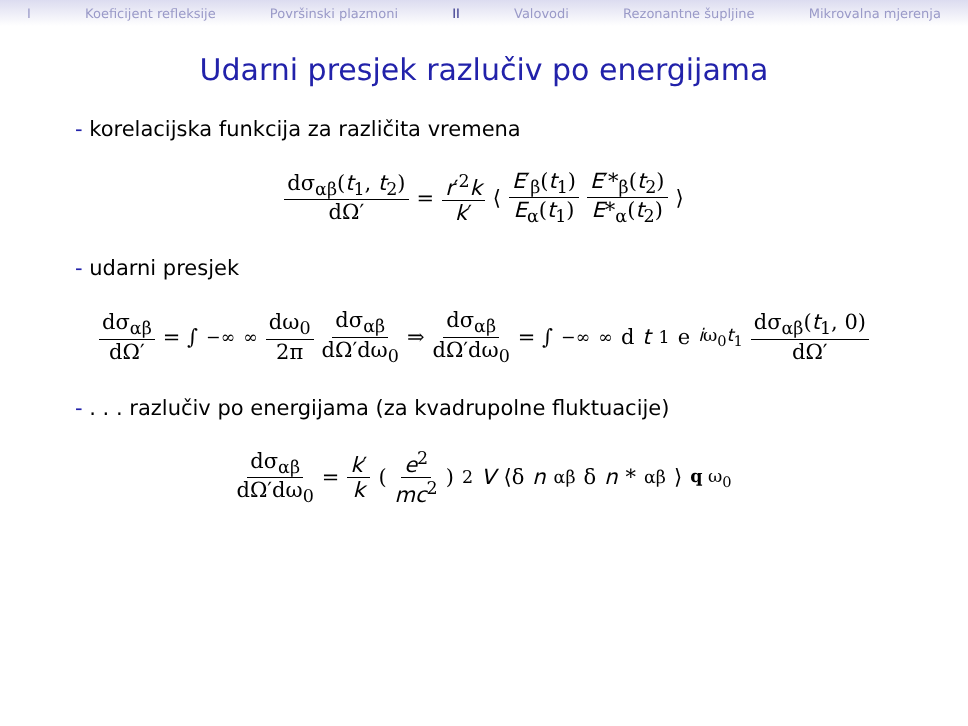I Koeficijent refleksije Površinski plazmoni II Valovodi Rezonantne šupljine Mikrovalna mjerenja
Udarni presjek razlučiv po energijama
- korelacijska funkcija za različita vremena
dσ<sub>αβ</sub>(t<sub>1</sub>, t<sub>2</sub>) dΩ′ = r′<sup>2</sup>k k′ ⟨ E′<sub>β</sub>(t<sub>1</sub>) E<sub>α</sub>(t<sub>1</sub>) E′*<sub>β</sub>(t<sub>2</sub>) E*<sub>α</sub>(t<sub>2</sub>) ⟩
- udarni presjek
dσ<sub>αβ</sub> dΩ′ = ∫<sub>−∞</sub><sup>∞</sup> dω<sub>0</sub> 2π dσ<sub>αβ</sub> dΩ′dω<sub>0</sub> ⇒ dσ<sub>αβ</sub> dΩ′dω<sub>0</sub> = ∫<sub>−∞</sub><sup>∞</sup> d t<sub>1</sub> e<sup>iω<sub>0</sub>t<sub>1</sub></sup> dσ<sub>αβ</sub>(t<sub>1</sub>, 0) dΩ′
- . . . razlučiv po energijama (za kvadrupolne fluktuacije)
dσ<sub>αβ</sub> dΩ′dω<sub>0</sub> = k′ k ( e<sup>2</sup> mc<sup>2</sup> )<sup>2</sup> V ⟨δ n<sub>αβ</sub>δ n *<sub>αβ</sub>⟩<sub>q ω<sub>0</sub></sub>